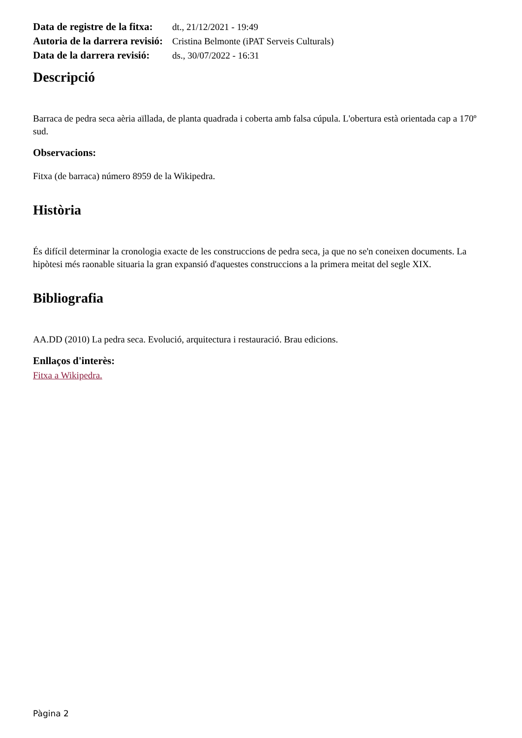Data de registre de la fitxa:
dt., 21/12/2021 - 19:49
Autoria de la darrera revisió:
Cristina Belmonte (iPAT Serveis Culturals)
Data de la darrera revisió:
ds., 30/07/2022 - 16:31
Descripció
Barraca de pedra seca aèria aïllada, de planta quadrada i coberta amb falsa cúpula. L'obertura està orientada cap a 170º sud.
Observacions:
Fitxa (de barraca) número 8959 de la Wikipedra.
Història
És difícil determinar la cronologia exacte de les construccions de pedra seca, ja que no se'n coneixen documents. La hipòtesi més raonable situaria la gran expansió d'aquestes construccions a la primera meitat del segle XIX.
Bibliografia
AA.DD (2010) La pedra seca. Evolució, arquitectura i restauració. Brau edicions.
Enllaços d'interès:
Fitxa a Wikipedra.
Pàgina 2